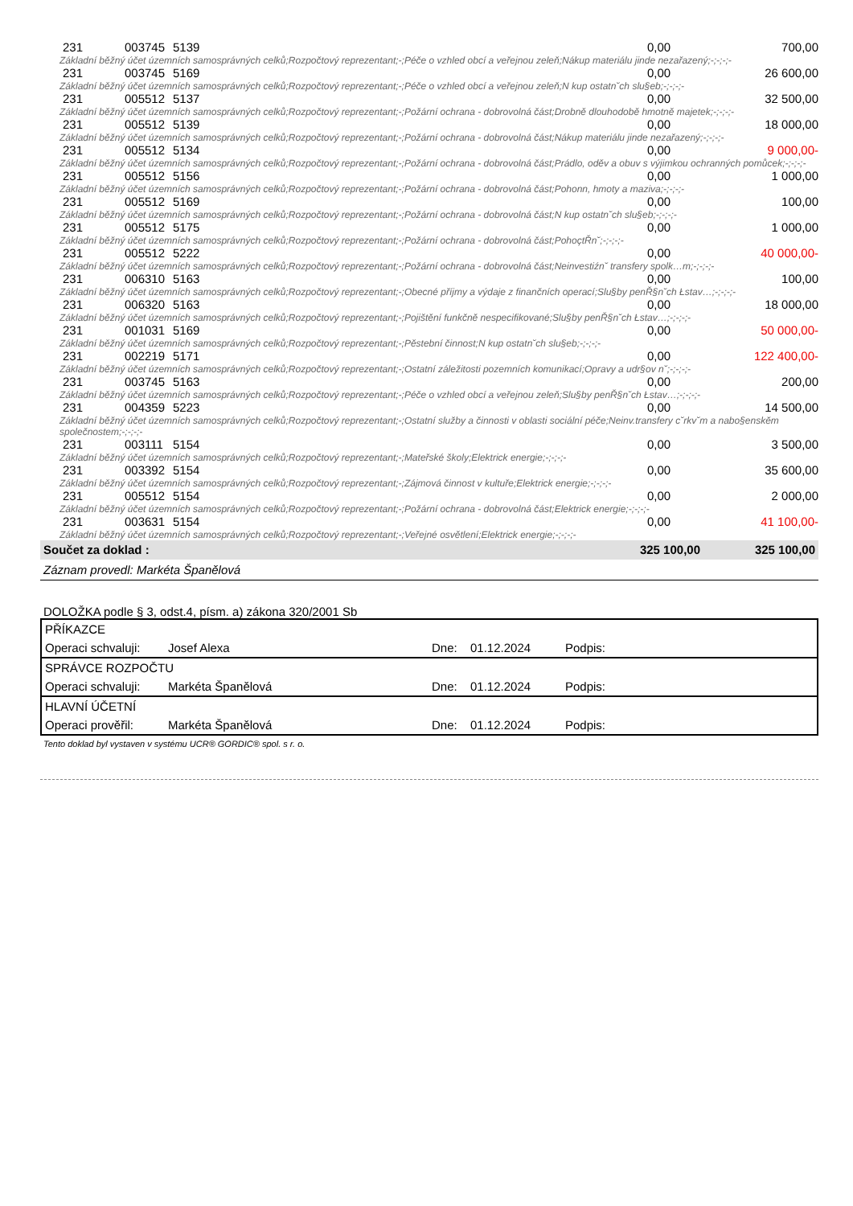| 231 | 003745 | 5139 | 0,00 | 700,00 |
| Základní běžný účet územních samosprávných celků;Rozpočtový reprezentant;-;Péče o vzhled obcí a veřejnou zeleň;Nákup materiálu jinde nezařazený;-;-;-;- | | | | |
| 231 | 003745 | 5169 | 0,00 | 26 600,00 |
| Základní běžný účet územních samosprávných celků;Rozpočtový reprezentant;-;Péče o vzhled obcí a veřejnou zeleň;N kup ostatn˘ch slu§eb;-;-;-;- | | | | |
| 231 | 005512 | 5137 | 0,00 | 32 500,00 |
| Základní běžný účet územních samosprávných celků;Rozpočtový reprezentant;-;Požární ochrana - dobrovolná část;Drobně dlouhodobě hmotně majetek;-;-;-;- | | | | |
| 231 | 005512 | 5139 | 0,00 | 18 000,00 |
| Základní běžný účet územních samosprávných celků;Rozpočtový reprezentant;-;Požární ochrana - dobrovolná část;Nákup materiálu jinde nezařazený;-;-;-;- | | | | |
| 231 | 005512 | 5134 | 0,00 | 9 000,00- |
| Základní běžný účet územních samosprávných celků;Rozpočtový reprezentant;-;Požární ochrana - dobrovolná část;Prádlo, oděv a obuv s výjimkou ochranných pomůcek;-;-;-;- | | | | |
| 231 | 005512 | 5156 | 0,00 | 1 000,00 |
| Základní běžný účet územních samosprávných celků;Rozpočtový reprezentant;-;Požární ochrana - dobrovolná část;Pohonn, hmoty a maziva;-;-;-;- | | | | |
| 231 | 005512 | 5169 | 0,00 | 100,00 |
| Základní běžný účet územních samosprávných celků;Rozpočtový reprezentant;-;Požární ochrana - dobrovolná část;N kup ostatn˘ch slu§eb;-;-;-;- | | | | |
| 231 | 005512 | 5175 | 0,00 | 1 000,00 |
| Základní běžný účet územních samosprávných celků;Rozpočtový reprezentant;-;Požární ochrana - dobrovolná část;PohoçtŘn˘;-;-;-;- | | | | |
| 231 | 005512 | 5222 | 0,00 | 40 000,00- |
| Základní běžný účet územních samosprávných celků;Rozpočtový reprezentant;-;Požární ochrana - dobrovolná část;Neinvestiźn˘ transfery spolk…m;-;-;-;- | | | | |
| 231 | 006310 | 5163 | 0,00 | 100,00 |
| Základní běžný účet územních samosprávných celků;Rozpočtový reprezentant;-;Obecné příjmy a výdaje z finančních operací;Slu§by penŘ§n˘ch Łstav…;-;-;-;- | | | | |
| 231 | 006320 | 5163 | 0,00 | 18 000,00 |
| Základní běžný účet územních samosprávných celků;Rozpočtový reprezentant;-;Pojištění funkčně nespecifikované;Slu§by penŘ§n˘ch Łstav…;-;-;-;- | | | | |
| 231 | 001031 | 5169 | 0,00 | 50 000,00- |
| Základní běžný účet územních samosprávných celků;Rozpočtový reprezentant;-;Pěstební činnost;N kup ostatn˘ch slu§eb;-;-;-;- | | | | |
| 231 | 002219 | 5171 | 0,00 | 122 400,00- |
| Základní běžný účet územních samosprávných celků;Rozpočtový reprezentant;-;Ostatní záležitosti pozemních komunikací;Opravy a udr§ov n˘;-;-;-;- | | | | |
| 231 | 003745 | 5163 | 0,00 | 200,00 |
| Základní běžný účet územních samosprávných celků;Rozpočtový reprezentant;-;Péče o vzhled obcí a veřejnou zeleň;Slu§by penŘ§n˘ch Łstav…;-;-;-;- | | | | |
| 231 | 004359 | 5223 | 0,00 | 14 500,00 |
| Základní běžný účet územních samosprávných celků;Rozpočtový reprezentant;-;Ostatní služby a činnosti v oblasti sociální péče;Neinv.transfery c˘rkv˘m a nabo§enskĕm společnostem;-;-;-;- | | | | |
| 231 | 003111 | 5154 | 0,00 | 3 500,00 |
| Základní běžný účet územních samosprávných celků;Rozpočtový reprezentant;-;Mateřské školy;Elektrick energie;-;-;-;- | | | | |
| 231 | 003392 | 5154 | 0,00 | 35 600,00 |
| Základní běžný účet územních samosprávných celků;Rozpočtový reprezentant;-;Zájmová činnost v kultuře;Elektrick energie;-;-;-;- | | | | |
| 231 | 005512 | 5154 | 0,00 | 2 000,00 |
| Základní běžný účet územních samosprávných celků;Rozpočtový reprezentant;-;Požární ochrana - dobrovolná část;Elektrick energie;-;-;-;- | | | | |
| 231 | 003631 | 5154 | 0,00 | 41 100,00- |
| Základní běžný účet územních samosprávných celků;Rozpočtový reprezentant;-;Veřejné osvětlení;Elektrick energie;-;-;-;- | | | | |
| 325 100,00 Součet za doklad : | | | | 325 100,00 |
Záznam provedl: Markéta Španělová
DOLOŽKA podle § 3, odst.4, písm. a) zákona 320/2001 Sb
| PŘÍKAZCE | | | | |
| Operaci schvaluji: | Josef Alexa | Dne: | 01.12.2024 | Podpis: |
| SPRÁVCE ROZPOČTU | | | | |
| Operaci schvaluji: | Markéta Španělová | Dne: | 01.12.2024 | Podpis: |
| HLAVNÍ ÚČETNÍ | | | | |
| Operaci prověřil: | Markéta Španělová | Dne: | 01.12.2024 | Podpis: |
Tento doklad byl vystaven v systému UCR® GORDIC® spol. s r. o.